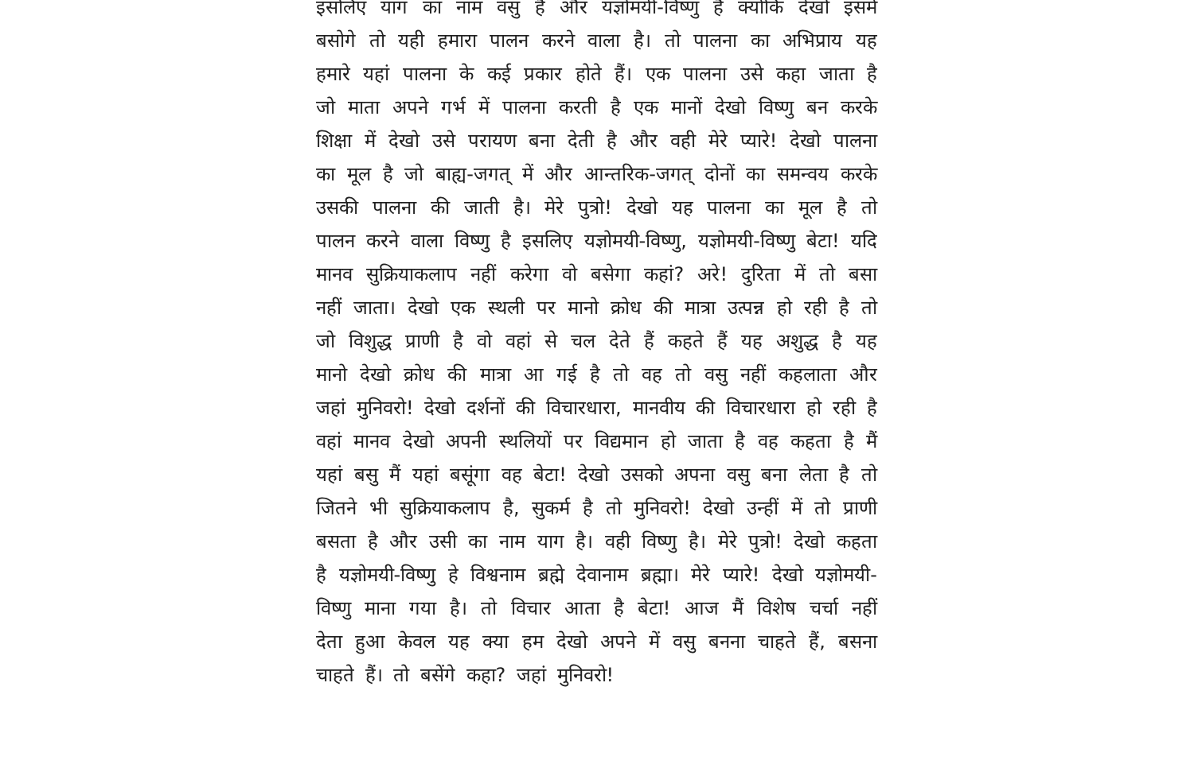इसलिए याग का नाम वसु है और यज्ञोमयी-विष्णु है क्योंकि देखो इसमें बसोगे तो यही हमारा पालन करने वाला है। तो पालना का अभिप्राय यह हमारे यहां पालना के कई प्रकार होते हैं। एक पालना उसे कहा जाता है जो माता अपने गर्भ में पालना करती है एक मानों देखो विष्णु बन करके शिक्षा में देखो उसे परायण बना देती है और वही मेरे प्यारे! देखो पालना का मूल है जो बाह्य-जगत् में और आन्तरिक-जगत् दोनों का समन्वय करके उसकी पालना की जाती है। मेरे पुत्रो! देखो यह पालना का मूल है तो पालन करने वाला विष्णु है इसलिए यज्ञोमयी-विष्णु, यज्ञोमयी-विष्णु बेटा! यदि मानव सुक्रियाकलाप नहीं करेगा वो बसेगा कहां? अरे! दुरिता में तो बसा नहीं जाता। देखो एक स्थली पर मानो क्रोध की मात्रा उत्पन्न हो रही है तो जो विशुद्ध प्राणी है वो वहां से चल देते हैं कहते हैं यह अशुद्ध है यह मानो देखो क्रोध की मात्रा आ गई है तो वह तो वसु नहीं कहलाता और जहां मुनिवरो! देखो दर्शनों की विचारधारा, मानवीय की विचारधारा हो रही है वहां मानव देखो अपनी स्थलियों पर विद्यमान हो जाता है वह कहता है मैं यहां बसु मैं यहां बसूंगा वह बेटा! देखो उसको अपना वसु बना लेता है तो जितने भी सुक्रियाकलाप है, सुकर्म है तो मुनिवरो! देखो उन्हीं में तो प्राणी बसता है और उसी का नाम याग है। वही विष्णु है। मेरे पुत्रो! देखो कहता है यज्ञोमयी-विष्णु हे विश्वनाम ब्रह्मे देवानाम ब्रह्मा। मेरे प्यारे! देखो यज्ञोमयी-विष्णु माना गया है। तो विचार आता है बेटा! आज मैं विशेष चर्चा नहीं देता हुआ केवल यह क्या हम देखो अपने में वसु बनना चाहते हैं, बसना चाहते हैं। तो बसेंगे कहा? जहां मुनिवरो!